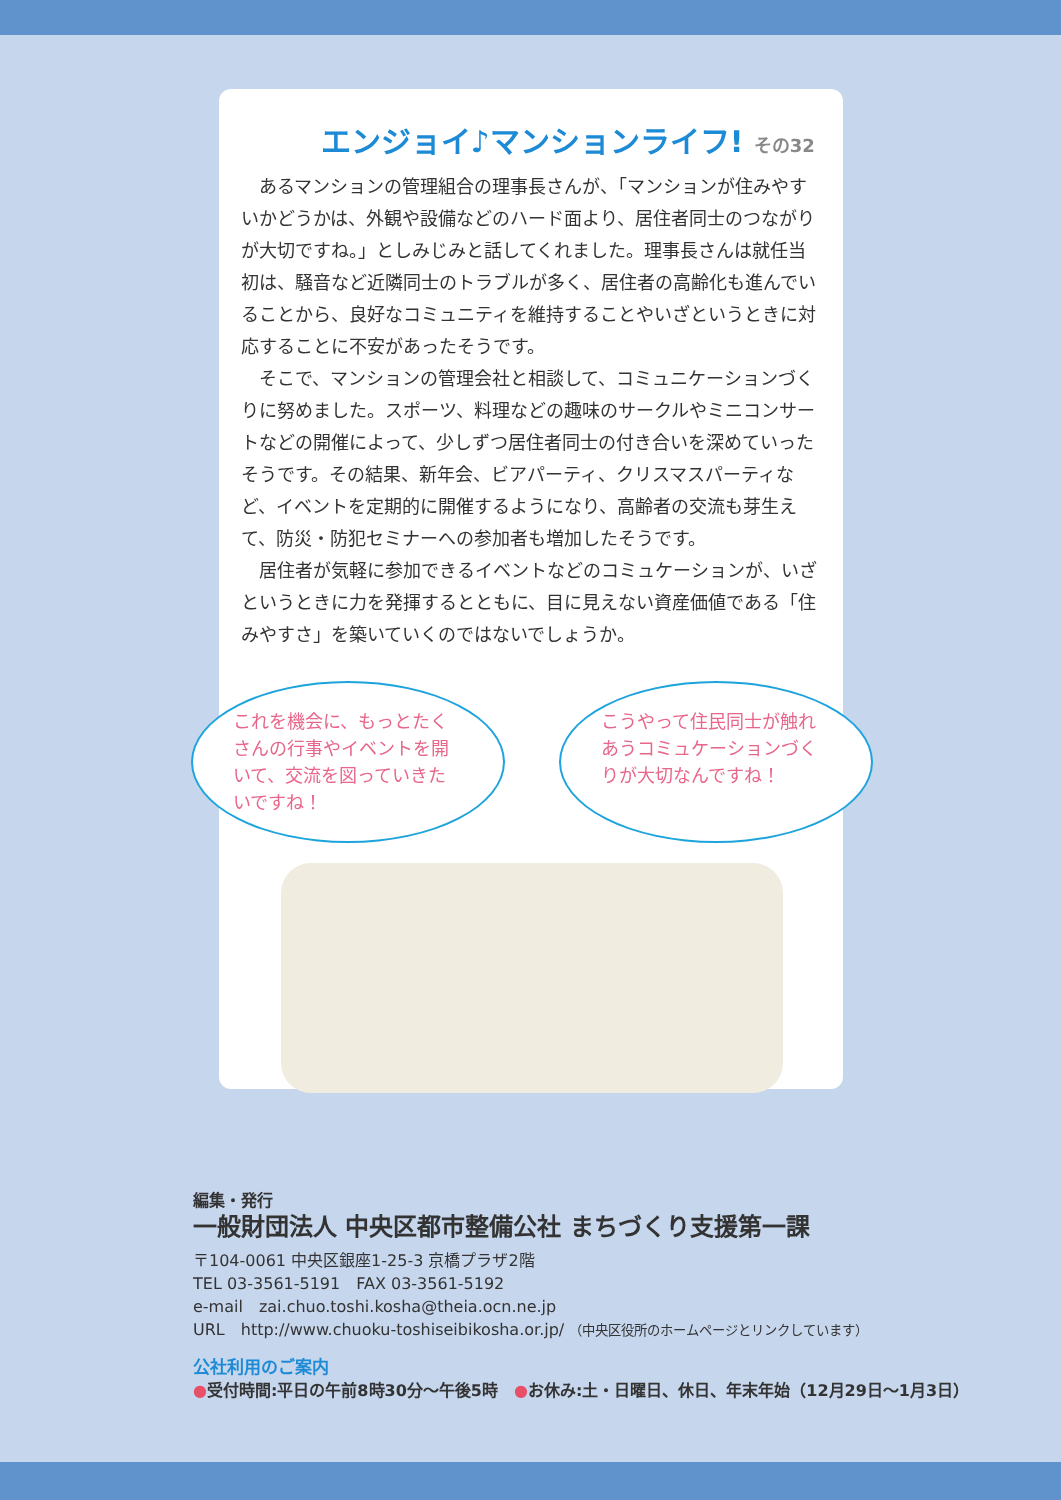エンジョイ♪マンションライフ! その32
あるマンションの管理組合の理事長さんが、「マンションが住みやすいかどうかは、外観や設備などのハード面より、居住者同士のつながりが大切ですね。」としみじみと話してくれました。理事長さんは就任当初は、騒音など近隣同士のトラブルが多く、居住者の高齢化も進んでいることから、良好なコミュニティを維持することやいざというときに対応することに不安があったそうです。
そこで、マンションの管理会社と相談して、コミュニケーションづくりに努めました。スポーツ、料理などの趣味のサークルやミニコンサートなどの開催によって、少しずつ居住者同士の付き合いを深めていったそうです。その結果、新年会、ビアパーティ、クリスマスパーティなど、イベントを定期的に開催するようになり、高齢者の交流も芽生えて、防災・防犯セミナーへの参加者も増加したそうです。
居住者が気軽に参加できるイベントなどのコミュケーションが、いざというときに力を発揮するとともに、目に見えない資産価値である「住みやすさ」を築いていくのではないでしょうか。
これを機会に、もっとたくさんの行事やイベントを開いて、交流を図っていきたいですね！
こうやって住民同士が触れあうコミュケーションづくりが大切なんですね！
編集・発行
一般財団法人 中央区都市整備公社 まちづくり支援第一課
〒104-0061 中央区銀座1-25-3 京橋プラザ2階
TEL 03-3561-5191　FAX 03-3561-5192
e-mail　zai.chuo.toshi.kosha@theia.ocn.ne.jp
URL　http://www.chuoku-toshiseibikosha.or.jp/ （中央区役所のホームページとリンクしています）
公社利用のご案内
●受付時間:平日の午前8時30分～午後5時　●お休み:土・日曜日、休日、年末年始（12月29日～1月3日）